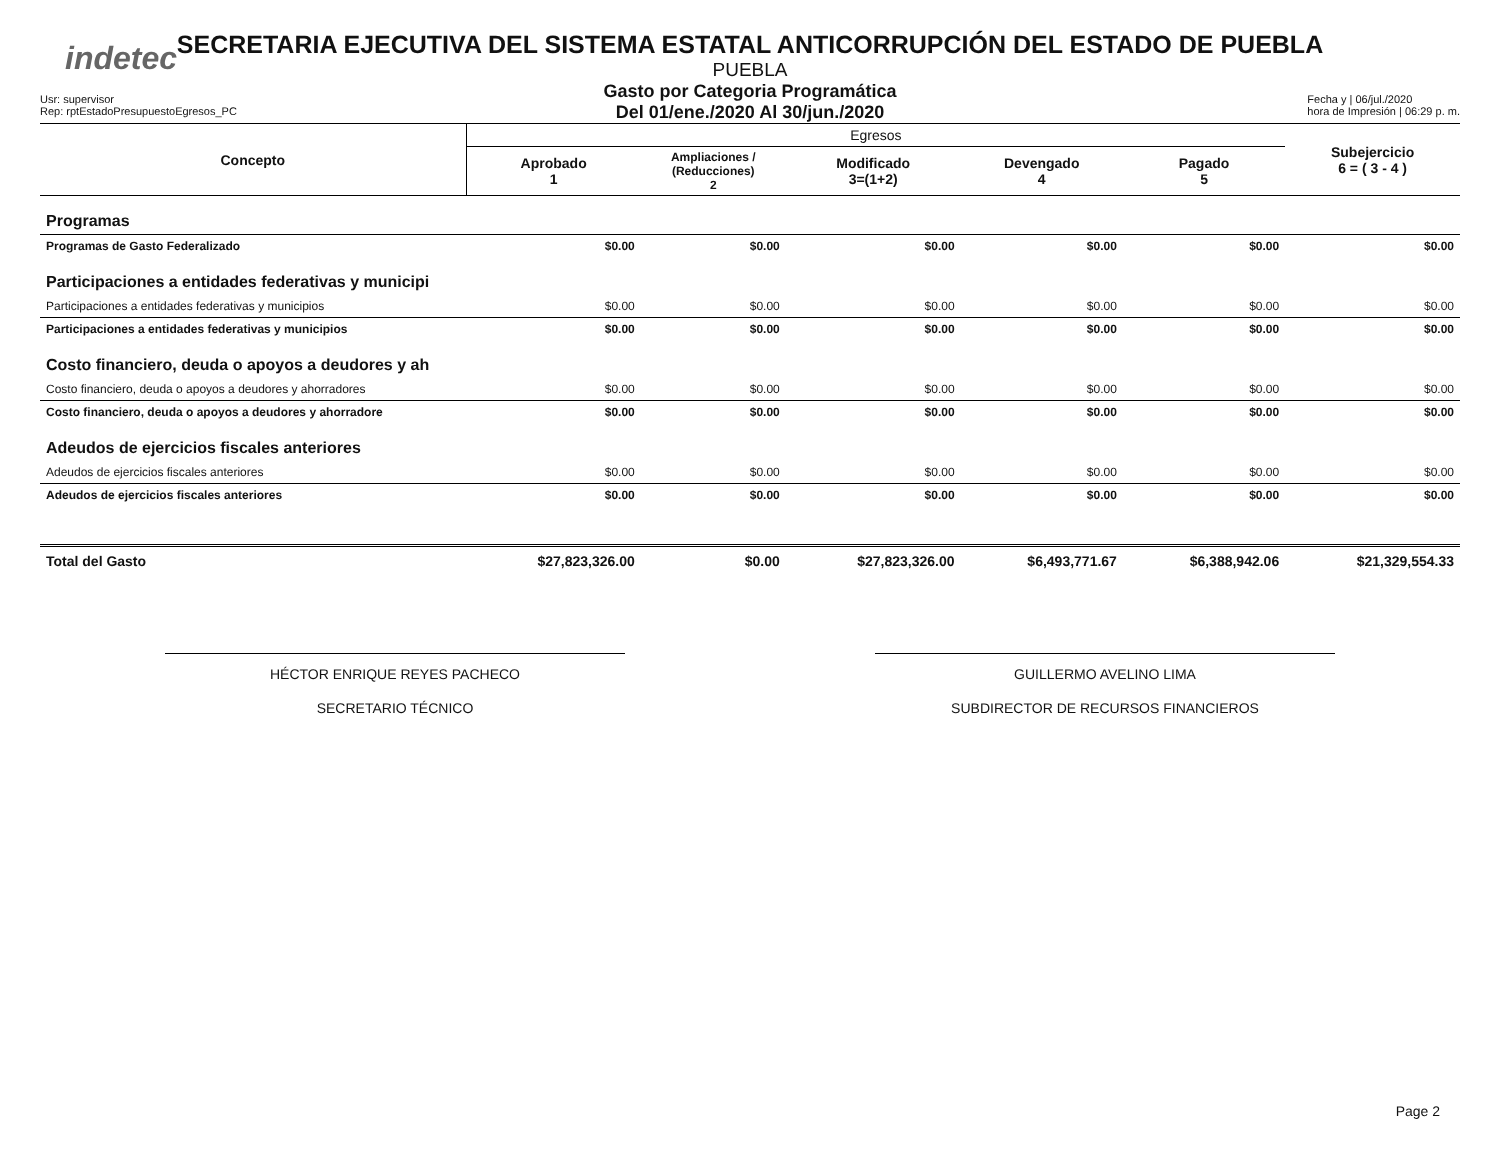indetec
SECRETARIA EJECUTIVA DEL SISTEMA ESTATAL ANTICORRUPCIÓN DEL ESTADO DE PUEBLA
PUEBLA
Gasto por Categoria Programática
Del 01/ene./2020 Al 30/jun./2020
Usr: supervisor
Rep: rptEstadoPresupuestoEgresos_PC
Fecha y | 06/jul./2020
hora de Impresión | 06:29 p. m.
| Concepto | Egresos | | | | | Subejercicio 6 = ( 3 - 4 ) |
| --- | --- | --- | --- | --- | --- | --- |
| | Aprobado 1 | Ampliaciones / (Reducciones) 2 | Modificado 3=(1+2) | Devengado 4 | Pagado 5 | |
| Programas | | | | | | |
| Programas de Gasto Federalizado | $0.00 | $0.00 | $0.00 | $0.00 | $0.00 | $0.00 |
| Participaciones a entidades federativas y municipi | | | | | | |
| Participaciones a entidades federativas y municipios | $0.00 | $0.00 | $0.00 | $0.00 | $0.00 | $0.00 |
| Participaciones a entidades federativas y municipios | $0.00 | $0.00 | $0.00 | $0.00 | $0.00 | $0.00 |
| Costo financiero, deuda o apoyos a deudores y ah | | | | | | |
| Costo financiero, deuda o apoyos a deudores y ahorradores | $0.00 | $0.00 | $0.00 | $0.00 | $0.00 | $0.00 |
| Costo financiero, deuda o apoyos a deudores y ahorradore | $0.00 | $0.00 | $0.00 | $0.00 | $0.00 | $0.00 |
| Adeudos de ejercicios fiscales anteriores | | | | | | |
| Adeudos de ejercicios fiscales anteriores | $0.00 | $0.00 | $0.00 | $0.00 | $0.00 | $0.00 |
| Adeudos de ejercicios fiscales anteriores | $0.00 | $0.00 | $0.00 | $0.00 | $0.00 | $0.00 |
| Total del Gasto | $27,823,326.00 | $0.00 | $27,823,326.00 | $6,493,771.67 | $6,388,942.06 | $21,329,554.33 |
HÉCTOR ENRIQUE REYES PACHECO
SECRETARIO TÉCNICO
GUILLERMO AVELINO LIMA
SUBDIRECTOR DE RECURSOS FINANCIEROS
Page 2